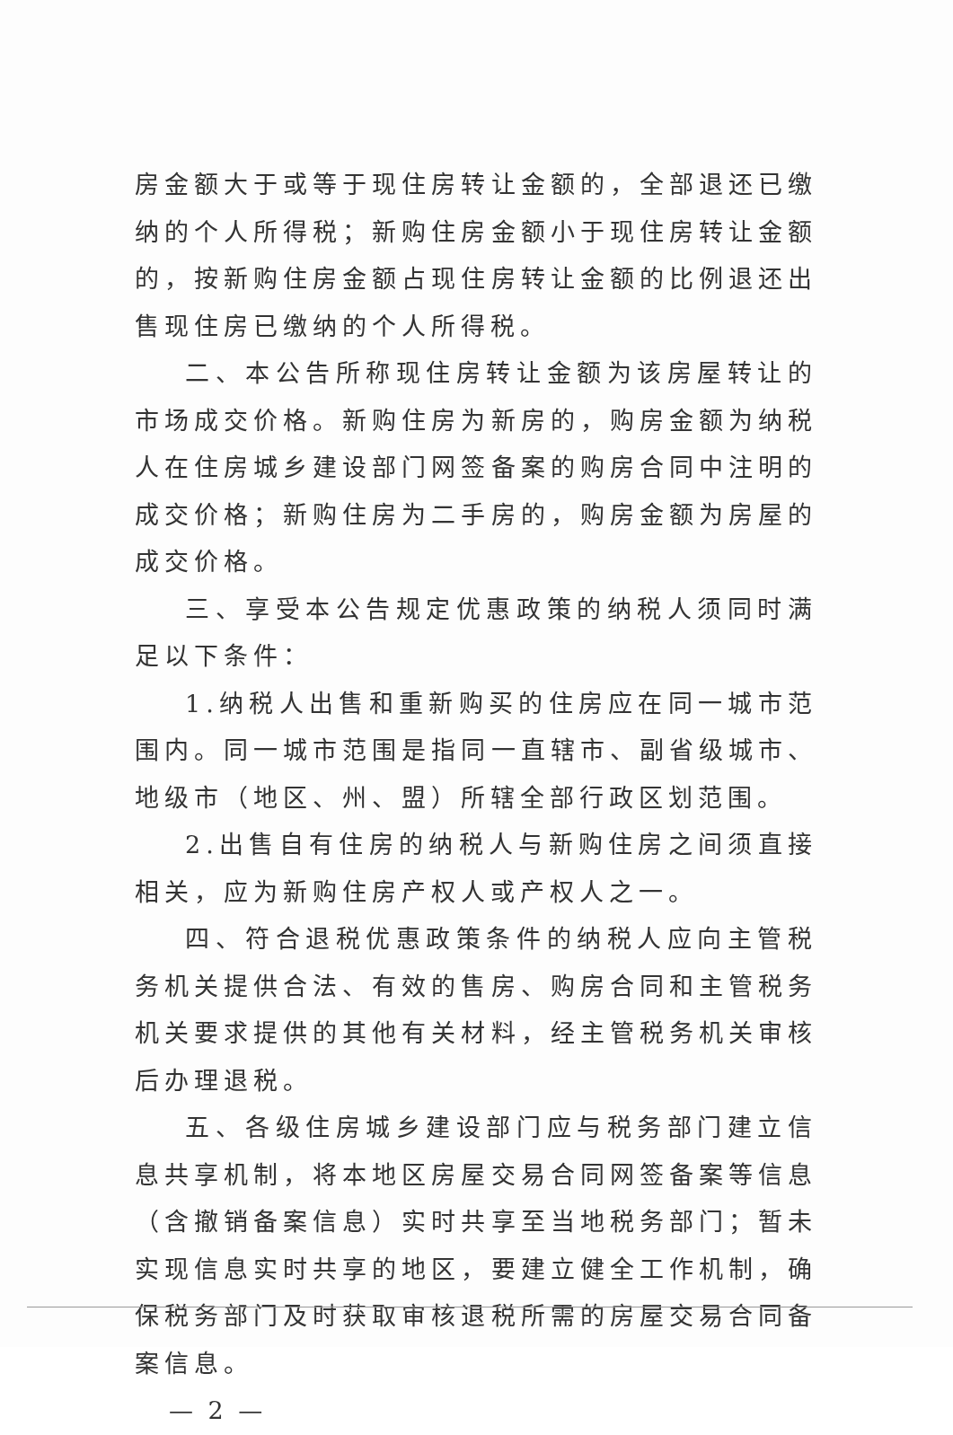房金额大于或等于现住房转让金额的，全部退还已缴纳的个人所得税；新购住房金额小于现住房转让金额的，按新购住房金额占现住房转让金额的比例退还出售现住房已缴纳的个人所得税。
二、本公告所称现住房转让金额为该房屋转让的市场成交价格。新购住房为新房的，购房金额为纳税人在住房城乡建设部门网签备案的购房合同中注明的成交价格；新购住房为二手房的，购房金额为房屋的成交价格。
三、享受本公告规定优惠政策的纳税人须同时满足以下条件：
1.纳税人出售和重新购买的住房应在同一城市范围内。同一城市范围是指同一直辖市、副省级城市、地级市（地区、州、盟）所辖全部行政区划范围。
2.出售自有住房的纳税人与新购住房之间须直接相关，应为新购住房产权人或产权人之一。
四、符合退税优惠政策条件的纳税人应向主管税务机关提供合法、有效的售房、购房合同和主管税务机关要求提供的其他有关材料，经主管税务机关审核后办理退税。
五、各级住房城乡建设部门应与税务部门建立信息共享机制，将本地区房屋交易合同网签备案等信息（含撤销备案信息）实时共享至当地税务部门；暂未实现信息实时共享的地区，要建立健全工作机制，确保税务部门及时获取审核退税所需的房屋交易合同备案信息。
— 2 —